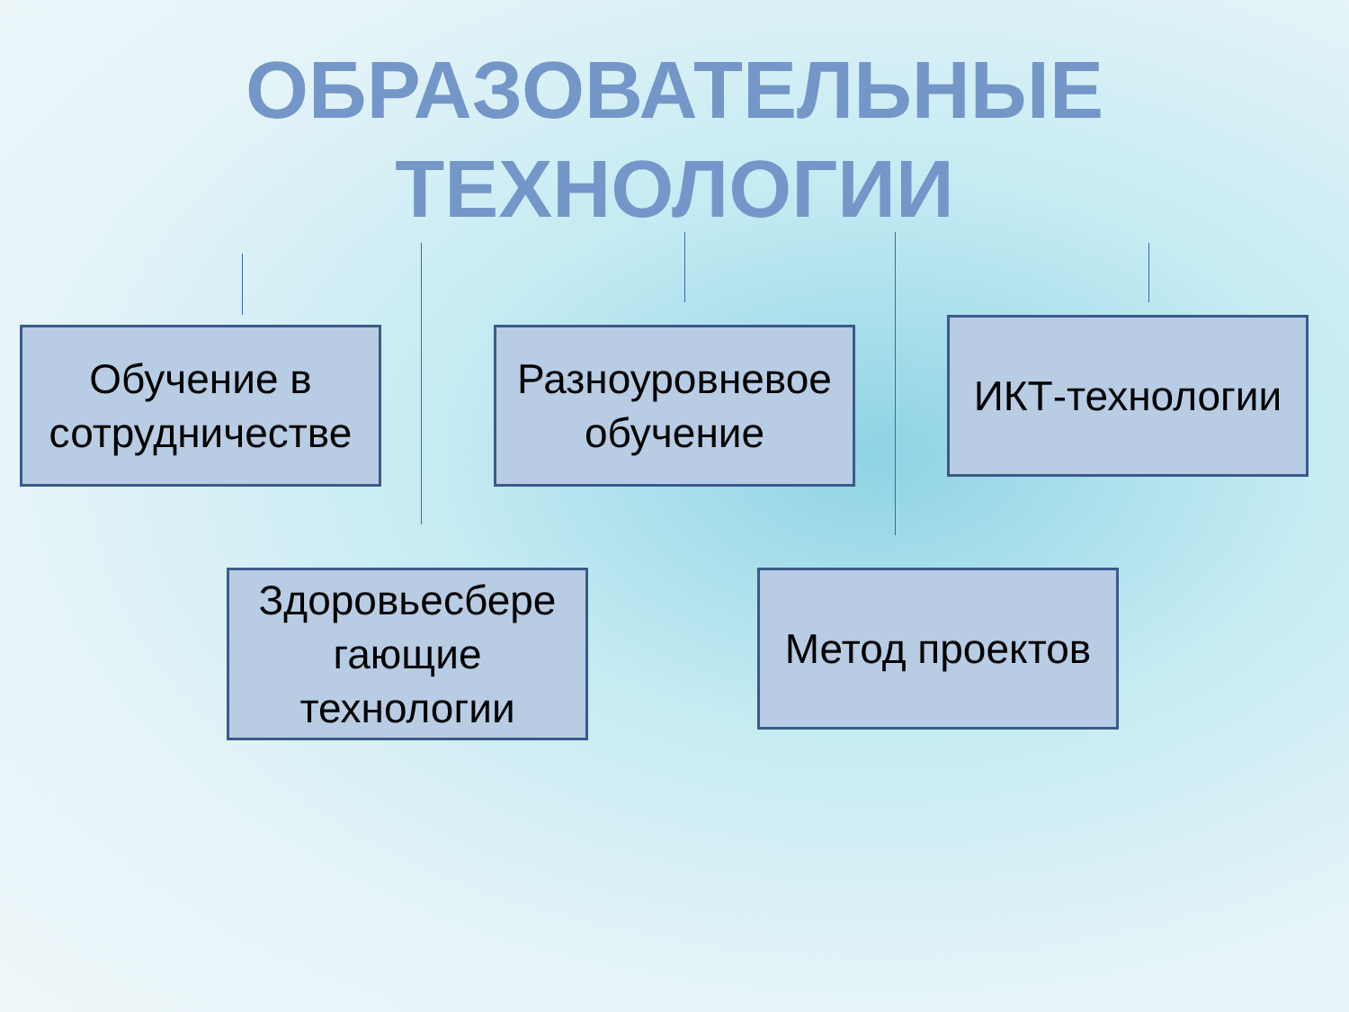ОБРАЗОВАТЕЛЬНЫЕ
ТЕХНОЛОГИИ
Обучение в сотрудничестве
Разноуровневое обучение
ИКТ-технологии
Здоровьесбере гающие технологии
Метод проектов